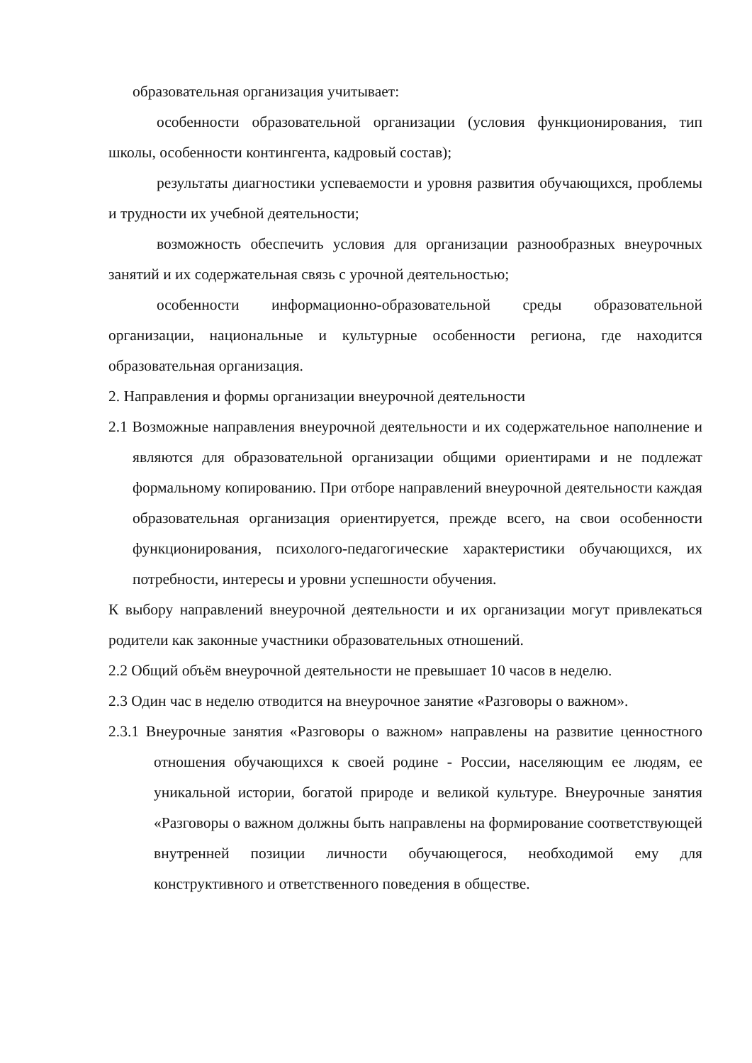образовательная организация учитывает:
особенности образовательной организации (условия функционирования, тип школы, особенности контингента, кадровый состав);
результаты диагностики успеваемости и уровня развития обучающихся, проблемы и трудности их учебной деятельности;
возможность обеспечить условия для организации разнообразных внеурочных занятий и их содержательная связь с урочной деятельностью;
особенности информационно-образовательной среды образовательной организации, национальные и культурные особенности региона, где находится образовательная организация.
2. Направления и формы организации внеурочной деятельности
2.1 Возможные направления внеурочной деятельности и их содержательное наполнение и являются для образовательной организации общими ориентирами и не подлежат формальному копированию. При отборе направлений внеурочной деятельности каждая образовательная организация ориентируется, прежде всего, на свои особенности функционирования, психолого-педагогические характеристики обучающихся, их потребности, интересы и уровни успешности обучения.
К выбору направлений внеурочной деятельности и их организации могут привлекаться родители как законные участники образовательных отношений.
2.2 Общий объём внеурочной деятельности не превышает 10 часов в неделю.
2.3 Один час в неделю отводится на внеурочное занятие «Разговоры о важном».
2.3.1 Внеурочные занятия «Разговоры о важном» направлены на развитие ценностного отношения обучающихся к своей родине - России, населяющим ее людям, ее уникальной истории, богатой природе и великой культуре. Внеурочные занятия «Разговоры о важном должны быть направлены на формирование соответствующей внутренней позиции личности обучающегося, необходимой ему для конструктивного и ответственного поведения в обществе.